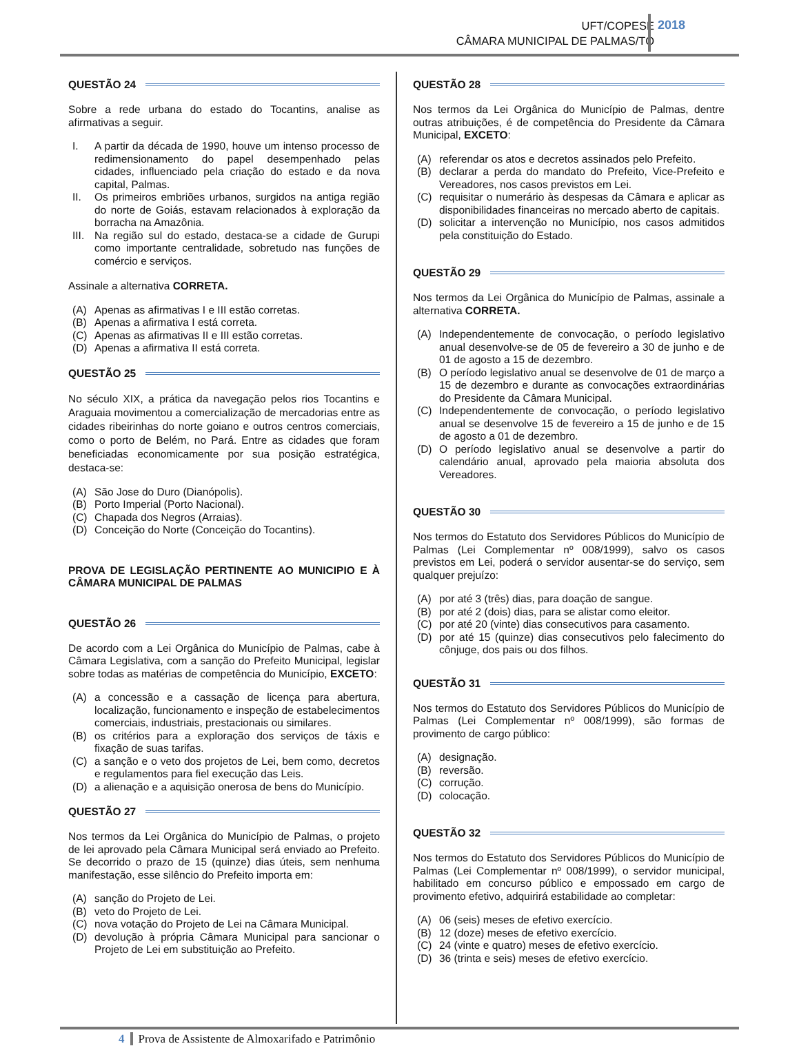UFT/COPESE
CÂMARA MUNICIPAL DE PALMAS/TO
2018
QUESTÃO 24
Sobre a rede urbana do estado do Tocantins, analise as afirmativas a seguir.
I. A partir da década de 1990, houve um intenso processo de redimensionamento do papel desempenhado pelas cidades, influenciado pela criação do estado e da nova capital, Palmas.
II. Os primeiros embriões urbanos, surgidos na antiga região do norte de Goiás, estavam relacionados à exploração da borracha na Amazônia.
III. Na região sul do estado, destaca-se a cidade de Gurupi como importante centralidade, sobretudo nas funções de comércio e serviços.
Assinale a alternativa CORRETA.
(A) Apenas as afirmativas I e III estão corretas.
(B) Apenas a afirmativa I está correta.
(C) Apenas as afirmativas II e III estão corretas.
(D) Apenas a afirmativa II está correta.
QUESTÃO 25
No século XIX, a prática da navegação pelos rios Tocantins e Araguaia movimentou a comercialização de mercadorias entre as cidades ribeirinhas do norte goiano e outros centros comerciais, como o porto de Belém, no Pará. Entre as cidades que foram beneficiadas economicamente por sua posição estratégica, destaca-se:
(A) São Jose do Duro (Dianópolis).
(B) Porto Imperial (Porto Nacional).
(C) Chapada dos Negros (Arraias).
(D) Conceição do Norte (Conceição do Tocantins).
PROVA DE LEGISLAÇÃO PERTINENTE AO MUNICIPIO E À CÂMARA MUNICIPAL DE PALMAS
QUESTÃO 26
De acordo com a Lei Orgânica do Município de Palmas, cabe à Câmara Legislativa, com a sanção do Prefeito Municipal, legislar sobre todas as matérias de competência do Município, EXCETO:
(A) a concessão e a cassação de licença para abertura, localização, funcionamento e inspeção de estabelecimentos comerciais, industriais, prestacionais ou similares.
(B) os critérios para a exploração dos serviços de táxis e fixação de suas tarifas.
(C) a sanção e o veto dos projetos de Lei, bem como, decretos e regulamentos para fiel execução das Leis.
(D) a alienação e a aquisição onerosa de bens do Município.
QUESTÃO 27
Nos termos da Lei Orgânica do Município de Palmas, o projeto de lei aprovado pela Câmara Municipal será enviado ao Prefeito. Se decorrido o prazo de 15 (quinze) dias úteis, sem nenhuma manifestação, esse silêncio do Prefeito importa em:
(A) sanção do Projeto de Lei.
(B) veto do Projeto de Lei.
(C) nova votação do Projeto de Lei na Câmara Municipal.
(D) devolução à própria Câmara Municipal para sancionar o Projeto de Lei em substituição ao Prefeito.
QUESTÃO 28
Nos termos da Lei Orgânica do Município de Palmas, dentre outras atribuições, é de competência do Presidente da Câmara Municipal, EXCETO:
(A) referendar os atos e decretos assinados pelo Prefeito.
(B) declarar a perda do mandato do Prefeito, Vice-Prefeito e Vereadores, nos casos previstos em Lei.
(C) requisitar o numerário às despesas da Câmara e aplicar as disponibilidades financeiras no mercado aberto de capitais.
(D) solicitar a intervenção no Município, nos casos admitidos pela constituição do Estado.
QUESTÃO 29
Nos termos da Lei Orgânica do Município de Palmas, assinale a alternativa CORRETA.
(A) Independentemente de convocação, o período legislativo anual desenvolve-se de 05 de fevereiro a 30 de junho e de 01 de agosto a 15 de dezembro.
(B) O período legislativo anual se desenvolve de 01 de março a 15 de dezembro e durante as convocações extraordinárias do Presidente da Câmara Municipal.
(C) Independentemente de convocação, o período legislativo anual se desenvolve 15 de fevereiro a 15 de junho e de 15 de agosto a 01 de dezembro.
(D) O período legislativo anual se desenvolve a partir do calendário anual, aprovado pela maioria absoluta dos Vereadores.
QUESTÃO 30
Nos termos do Estatuto dos Servidores Públicos do Município de Palmas (Lei Complementar nº 008/1999), salvo os casos previstos em Lei, poderá o servidor ausentar-se do serviço, sem qualquer prejuízo:
(A) por até 3 (três) dias, para doação de sangue.
(B) por até 2 (dois) dias, para se alistar como eleitor.
(C) por até 20 (vinte) dias consecutivos para casamento.
(D) por até 15 (quinze) dias consecutivos pelo falecimento do cônjuge, dos pais ou dos filhos.
QUESTÃO 31
Nos termos do Estatuto dos Servidores Públicos do Município de Palmas (Lei Complementar nº 008/1999), são formas de provimento de cargo público:
(A) designação.
(B) reversão.
(C) corrução.
(D) colocação.
QUESTÃO 32
Nos termos do Estatuto dos Servidores Públicos do Município de Palmas (Lei Complementar nº 008/1999), o servidor municipal, habilitado em concurso público e empossado em cargo de provimento efetivo, adquirirá estabilidade ao completar:
(A) 06 (seis) meses de efetivo exercício.
(B) 12 (doze) meses de efetivo exercício.
(C) 24 (vinte e quatro) meses de efetivo exercício.
(D) 36 (trinta e seis) meses de efetivo exercício.
4 Prova de Assistente de Almoxarifado e Patrimônio